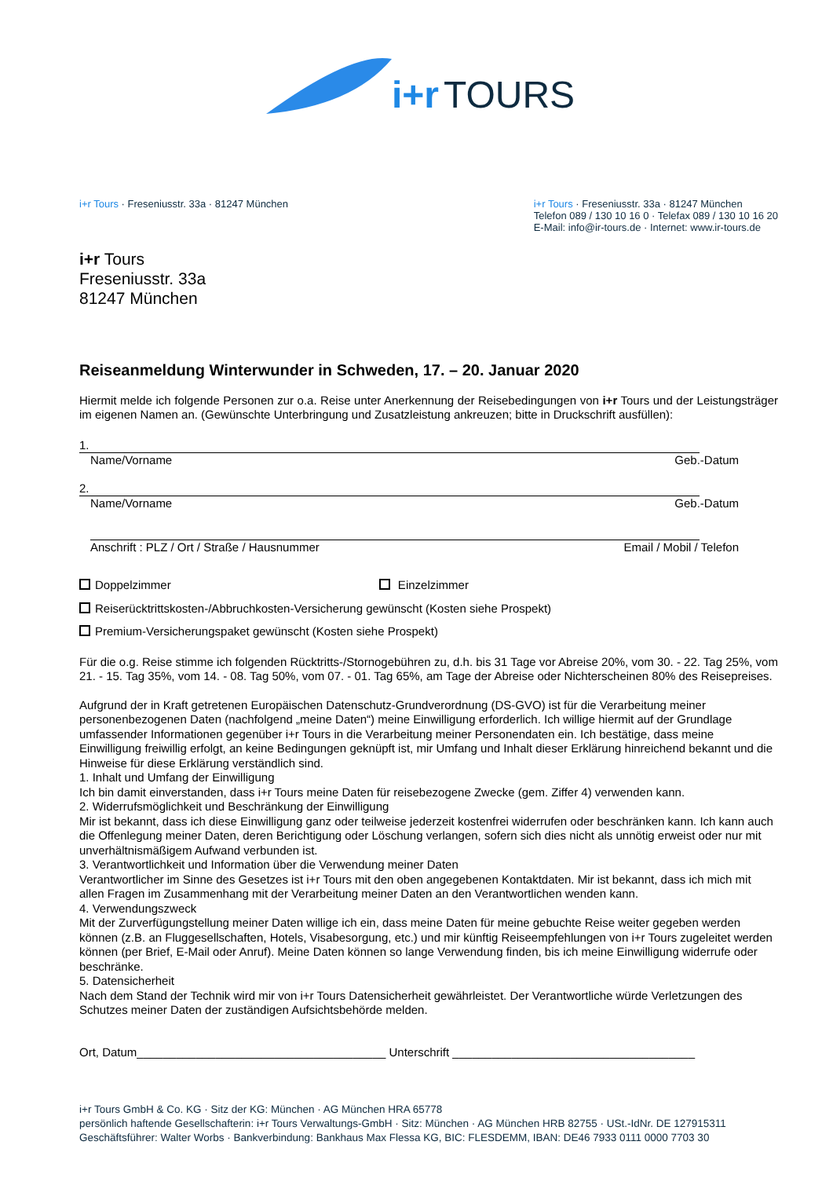i+r TOURS
i+r Tours · Freseniusstr. 33a · 81247 München
i+r Tours · Freseniusstr. 33a · 81247 München
Telefon 089 / 130 10 16 0 · Telefax 089 / 130 10 16 20
E-Mail: info@ir-tours.de · Internet: www.ir-tours.de
i+r Tours
Freseniusstr. 33a
81247 München
Reiseanmeldung Winterwunder in Schweden, 17. – 20. Januar 2020
Hiermit melde ich folgende Personen zur o.a. Reise unter Anerkennung der Reisebedingungen von i+r Tours und der Leistungsträger im eigenen Namen an. (Gewünschte Unterbringung und Zusatzleistung ankreuzen; bitte in Druckschrift ausfüllen):
1.
Name/Vorname Geb.-Datum
2.
Name/Vorname Geb.-Datum
Anschrift : PLZ / Ort / Straße / Hausnummer Email / Mobil / Telefon
Doppelzimmer Einzelzimmer
Reiserücktrittskosten-/Abbruchkosten-Versicherung gewünscht (Kosten siehe Prospekt)
Premium-Versicherungspaket gewünscht (Kosten siehe Prospekt)
Für die o.g. Reise stimme ich folgenden Rücktritts-/Stornogebühren zu, d.h. bis 31 Tage vor Abreise 20%, vom 30. - 22. Tag 25%, vom 21. - 15. Tag 35%, vom 14. - 08. Tag 50%, vom 07. - 01. Tag 65%, am Tage der Abreise oder Nichterscheinen 80% des Reisepreises.
Aufgrund der in Kraft getretenen Europäischen Datenschutz-Grundverordnung (DS-GVO) ist für die Verarbeitung meiner personenbezogenen Daten (nachfolgend „meine Daten“) meine Einwilligung erforderlich. Ich willige hiermit auf der Grundlage umfassender Informationen gegenüber i+r Tours in die Verarbeitung meiner Personendaten ein. Ich bestätige, dass meine Einwilligung freiwillig erfolgt, an keine Bedingungen geknüpft ist, mir Umfang und Inhalt dieser Erklärung hinreichend bekannt und die Hinweise für diese Erklärung verständlich sind.
1. Inhalt und Umfang der Einwilligung
Ich bin damit einverstanden, dass i+r Tours meine Daten für reisebezogene Zwecke (gem. Ziffer 4) verwenden kann.
2. Widerrufsmöglichkeit und Beschränkung der Einwilligung
Mir ist bekannt, dass ich diese Einwilligung ganz oder teilweise jederzeit kostenfrei widerrufen oder beschränken kann. Ich kann auch die Offenlegung meiner Daten, deren Berichtigung oder Löschung verlangen, sofern sich dies nicht als unnötig erweist oder nur mit unverhältnismäßigem Aufwand verbunden ist.
3. Verantwortlichkeit und Information über die Verwendung meiner Daten
Verantwortlicher im Sinne des Gesetzes ist i+r Tours mit den oben angegebenen Kontaktdaten. Mir ist bekannt, dass ich mich mit allen Fragen im Zusammenhang mit der Verarbeitung meiner Daten an den Verantwortlichen wenden kann.
4. Verwendungszweck
Mit der Zurverfügungstellung meiner Daten willige ich ein, dass meine Daten für meine gebuchte Reise weiter gegeben werden können (z.B. an Fluggesellschaften, Hotels, Visabesorgung, etc.) und mir künftig Reiseempfehlungen von i+r Tours zugeleitet werden können (per Brief, E-Mail oder Anruf). Meine Daten können so lange Verwendung finden, bis ich meine Einwilligung widerrufe oder beschränke.
5. Datensicherheit
Nach dem Stand der Technik wird mir von i+r Tours Datensicherheit gewährleistet. Der Verantwortliche würde Verletzungen des Schutzes meiner Daten der zuständigen Aufsichtsbehörde melden.
Ort, Datum______________________________________ Unterschrift _____________________________________
i+r Tours GmbH & Co. KG · Sitz der KG: München · AG München HRA 65778
persönlich haftende Gesellschafterin: i+r Tours Verwaltungs-GmbH · Sitz: München · AG München HRB 82755 · USt.-IdNr. DE 127915311
Geschäftsführer: Walter Worbs · Bankverbindung: Bankhaus Max Flessa KG, BIC: FLESDEMM, IBAN: DE46 7933 0111 0000 7703 30